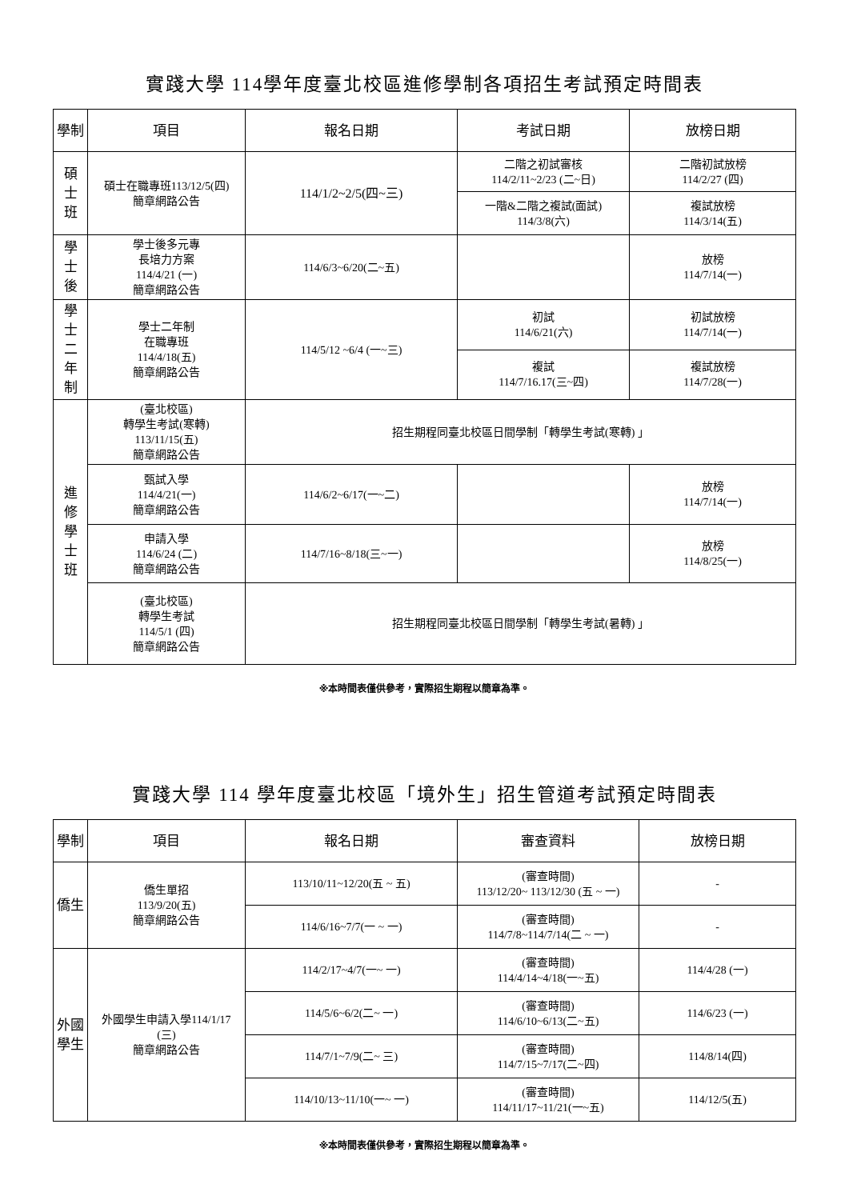實踐大學 114學年度臺北校區進修學制各項招生考試預定時間表
| 學制 | 項目 | 報名日期 | 考試日期 | 放榜日期 |
| --- | --- | --- | --- | --- |
| 碩 士 班 | 碩士在職專班113/12/5(四) 簡章網路公告 | 114/1/2~2/5(四~三) | 二階之初試審核 114/2/11~2/23 (二~日) | 二階初試放榜 114/2/27 (四) |
| | | | 一階&二階之複試(面試) 114/3/8(六) | 複試放榜 114/3/14(五) |
| 學 士 後 | 學士後多元專 長培力方案 114/4/21 (一) 簡章網路公告 | 114/6/3~6/20(二~五) | | 放榜 114/7/14(一) |
| 學 士 二 年 制 | 學士二年制 在職專班 114/4/18(五) 簡章網路公告 | 114/5/12 ~6/4 (一~三) | 初試 114/6/21(六) | 初試放榜 114/7/14(一) |
| | | | 複試 114/7/16.17(三~四) | 複試放榜 114/7/28(一) |
| 進 修 學 士 班 | (臺北校區) 轉學生考試(寒轉) 113/11/15(五) 簡章網路公告 | 招生期程同臺北校區日間學制「轉學生考試(寒轉) 」 | | |
| | 甄試入學 114/4/21(一) 簡章網路公告 | 114/6/2~6/17(一~二) | | 放榜 114/7/14(一) |
| | 申請入學 114/6/24 (二) 簡章網路公告 | 114/7/16~8/18(三~一) | | 放榜 114/8/25(一) |
| | (臺北校區) 轉學生考試 114/5/1 (四) 簡章網路公告 | 招生期程同臺北校區日間學制「轉學生考試(暑轉) 」 | | |
※本時間表僅供參考，實際招生期程以簡章為準。
實踐大學 114 學年度臺北校區「境外生」招生管道考試預定時間表
| 學制 | 項目 | 報名日期 | 審查資料 | 放榜日期 |
| --- | --- | --- | --- | --- |
| 僑生 | 僑生單招 113/9/20(五) 簡章網路公告 | 113/10/11~12/20(五 ~ 五) | (審查時間) 113/12/20~ 113/12/30 (五 ~ 一) | - |
| | | 114/6/16~7/7(一 ~ 一) | (審查時間) 114/7/8~114/7/14(二 ~ 一) | - |
| 外國 學生 | 外國學生申請入學114/1/17 (三) 簡章網路公告 | 114/2/17~4/7(一~ 一) | (審查時間) 114/4/14~4/18(一~五) | 114/4/28 (一) |
| | | 114/5/6~6/2(二~ 一) | (審查時間) 114/6/10~6/13(二~五) | 114/6/23 (一) |
| | | 114/7/1~7/9(二~ 三) | (審查時間) 114/7/15~7/17(二~四) | 114/8/14(四) |
| | | 114/10/13~11/10(一~ 一) | (審查時間) 114/11/17~11/21(一~五) | 114/12/5(五) |
※本時間表僅供參考，實際招生期程以簡章為準。